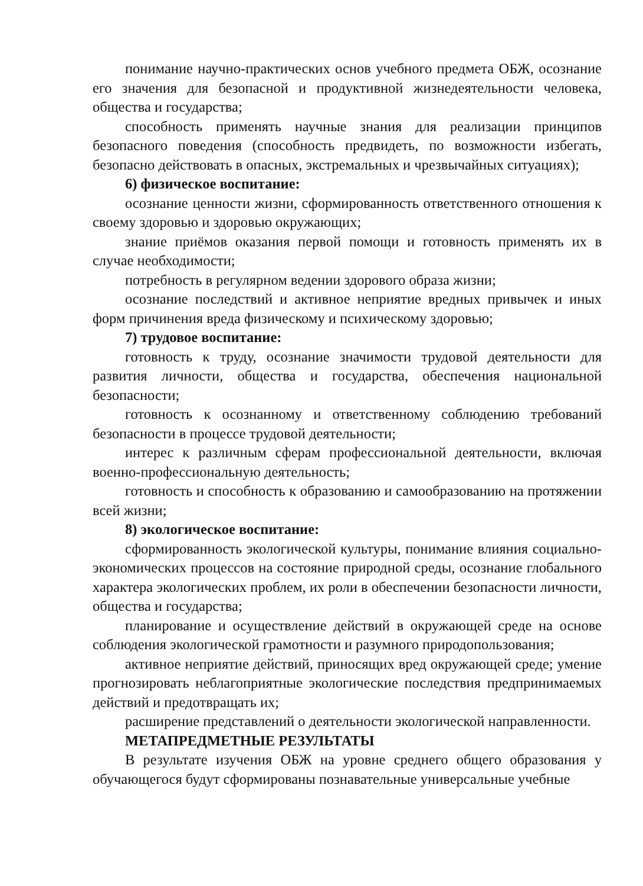понимание научно-практических основ учебного предмета ОБЖ, осознание его значения для безопасной и продуктивной жизнедеятельности человека, общества и государства;
способность применять научные знания для реализации принципов безопасного поведения (способность предвидеть, по возможности избегать, безопасно действовать в опасных, экстремальных и чрезвычайных ситуациях);
6) физическое воспитание:
осознание ценности жизни, сформированность ответственного отношения к своему здоровью и здоровью окружающих;
знание приёмов оказания первой помощи и готовность применять их в случае необходимости;
потребность в регулярном ведении здорового образа жизни;
осознание последствий и активное неприятие вредных привычек и иных форм причинения вреда физическому и психическому здоровью;
7) трудовое воспитание:
готовность к труду, осознание значимости трудовой деятельности для развития личности, общества и государства, обеспечения национальной безопасности;
готовность к осознанному и ответственному соблюдению требований безопасности в процессе трудовой деятельности;
интерес к различным сферам профессиональной деятельности, включая военно-профессиональную деятельность;
готовность и способность к образованию и самообразованию на протяжении всей жизни;
8) экологическое воспитание:
сформированность экологической культуры, понимание влияния социально-экономических процессов на состояние природной среды, осознание глобального характера экологических проблем, их роли в обеспечении безопасности личности, общества и государства;
планирование и осуществление действий в окружающей среде на основе соблюдения экологической грамотности и разумного природопользования;
активное неприятие действий, приносящих вред окружающей среде; умение прогнозировать неблагоприятные экологические последствия предпринимаемых действий и предотвращать их;
расширение представлений о деятельности экологической направленности.
МЕТАПРЕДМЕТНЫЕ РЕЗУЛЬТАТЫ
В результате изучения ОБЖ на уровне среднего общего образования у обучающегося будут сформированы познавательные универсальные учебные